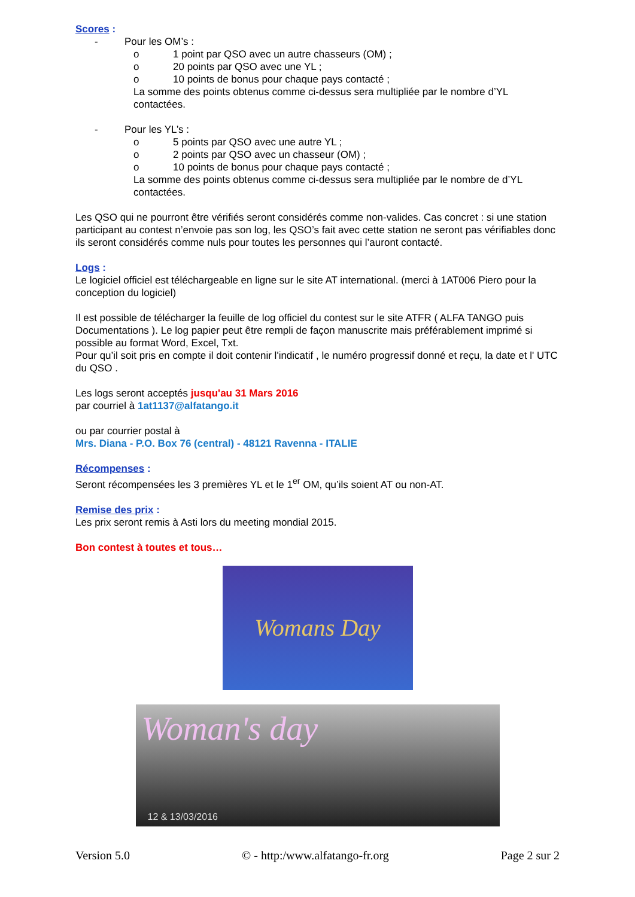Scores :
- Pour les OM’s :
o 1 point par QSO avec un autre chasseurs (OM) ;
o 20 points par QSO avec une YL ;
o 10 points de bonus pour chaque pays contacté ;
La somme des points obtenus comme ci-dessus sera multipliée par le nombre d’YL contactées.
- Pour les YL’s :
o 5 points par QSO avec une autre YL ;
o 2 points par QSO avec un chasseur (OM) ;
o 10 points de bonus pour chaque pays contacté ;
La somme des points obtenus comme ci-dessus sera multipliée par le nombre de d’YL contactées.
Les QSO qui ne pourront être vérifiés seront considérés comme non-valides. Cas concret : si une station participant au contest n’envoie pas son log, les QSO’s fait avec cette station ne seront pas vérifiables donc ils seront considérés comme nuls pour toutes les personnes qui l’auront contacté.
Logs :
Le logiciel officiel est téléchargeable en ligne sur le site AT international. (merci à 1AT006 Piero pour la conception du logiciel)
Il est possible de télécharger la feuille de log officiel du contest sur le site ATFR ( ALFA TANGO puis Documentations ). Le log papier peut être rempli de façon manuscrite mais préférablement imprimé si possible au format Word, Excel, Txt.
Pour qu’il soit pris en compte il doit contenir l'indicatif , le numéro progressif donné et reçu, la date et l' UTC du QSO .
Les logs seront acceptés jusqu'au 31 Mars 2016
par courriel à 1at1137@alfatango.it
ou par courrier postal à
Mrs. Diana - P.O. Box 76 (central) - 48121 Ravenna - ITALIE
Récompenses :
Seront récompensées les 3 premières YL et le 1<sup>er</sup> OM, qu’ils soient AT ou non-AT.
Remise des prix :
Les prix seront remis à Asti lors du meeting mondial 2015.
Bon contest à toutes et tous…
Womans Day
Woman's day
12 & 13/03/2016
Version 5.0 © - http:/www.alfatango-fr.org Page 2 sur 2